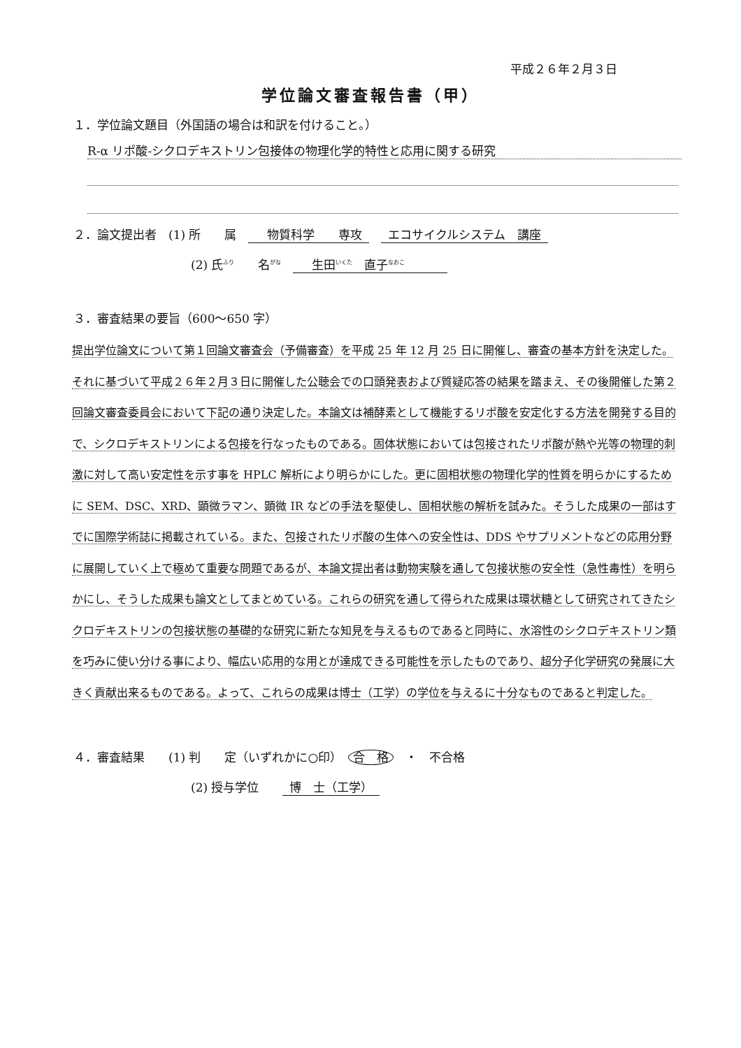平成２６年２月３日
学位論文審査報告書（甲）
１．学位論文題目（外国語の場合は和訳を付けること。）
R-α リポ酸-シクロデキストリン包接体の物理化学的特性と応用に関する研究
２．論文提出者　(1) 所　　属　　物質科学　　専攻　エコサイクルシステム　講座
(2) 氏<sup>ふり</sup>　　名<sup>がな</sup>　　生田<sup>いくた</sup>　直子<sup>なおこ</sup>　　　
３．審査結果の要旨（600～650 字）
提出学位論文について第１回論文審査会（予備審査）を平成 25 年 12 月 25 日に開催し、審査の基本方針を決定した。それに基づいて平成２６年２月３日に開催した公聴会での口頭発表および質疑応答の結果を踏まえ、その後開催した第２回論文審査委員会において下記の通り決定した。本論文は補酵素として機能するリポ酸を安定化する方法を開発する目的で、シクロデキストリンによる包接を行なったものである。固体状態においては包接されたリポ酸が熱や光等の物理的刺激に対して高い安定性を示す事を HPLC 解析により明らかにした。更に固相状態の物理化学的性質を明らかにするために SEM、DSC、XRD、顕微ラマン、顕微 IR などの手法を駆使し、固相状態の解析を試みた。そうした成果の一部はすでに国際学術誌に掲載されている。また、包接されたリポ酸の生体への安全性は、DDS やサプリメントなどの応用分野に展開していく上で極めて重要な問題であるが、本論文提出者は動物実験を通して包接状態の安全性（急性毒性）を明らかにし、そうした成果も論文としてまとめている。これらの研究を通して得られた成果は環状糖として研究されてきたシクロデキストリンの包接状態の基礎的な研究に新たな知見を与えるものであると同時に、水溶性のシクロデキストリン類を巧みに使い分ける事により、幅広い応用的な用とが達成できる可能性を示したものであり、超分子化学研究の発展に大きく貢献出来るものである。よって、これらの成果は博士（工学）の学位を与えるに十分なものであると判定した。
４．審査結果　　(1) 判　　定（いずれかに○印）　合　格　・　不合格
(2) 授与学位　　博　士（工学）